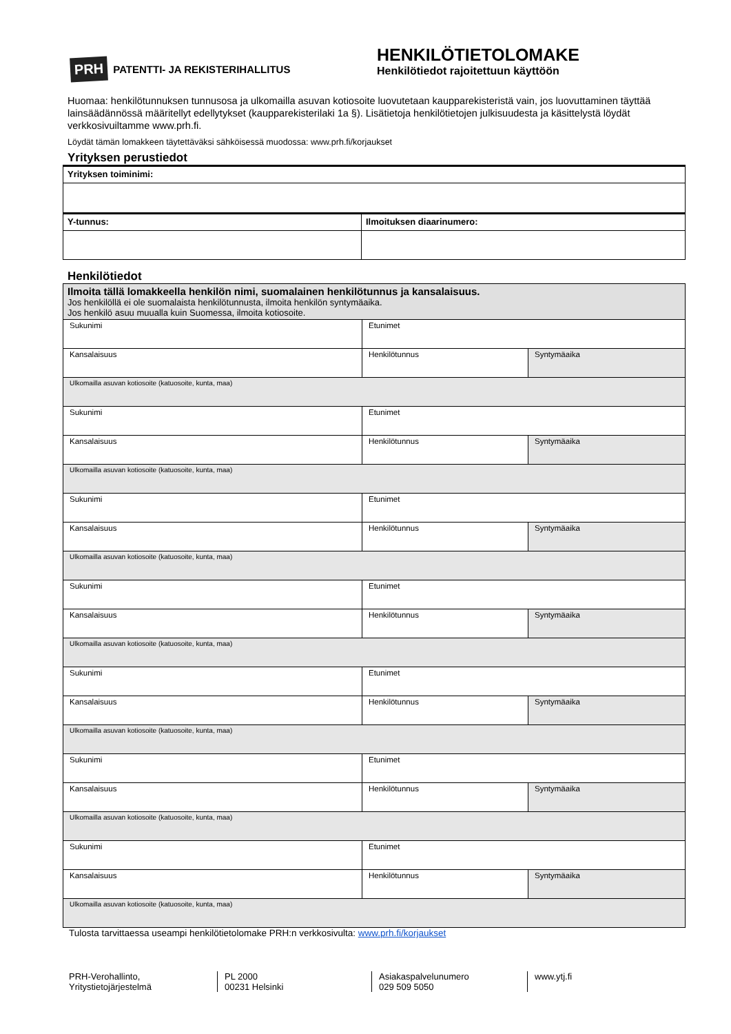PRH PATENTTI- JA REKISTERIHALLITUS
HENKILÖTIETOLOMAKE
Henkilötiedot rajoitettuun käyttöön
Huomaa: henkilötunnuksen tunnusosa ja ulkomailla asuvan kotiosoite luovutetaan kaupparekisteristä vain, jos luovuttaminen täyttää lainsäädännössä määritellyt edellytykset (kaupparekisterilaki 1a §). Lisätietoja henkilötietojen julkisuudesta ja käsittelystä löydät verkkosivuiltamme www.prh.fi.
Löydät tämän lomakkeen täytettäväksi sähköisessä muodossa: www.prh.fi/korjaukset
Yrityksen perustiedot
| Yrityksen toiminimi: | |
| Y-tunnus: | Ilmoituksen diaarinumero: |
Henkilötiedot
| Ilmoita tällä lomakkeella henkilön nimi, suomalainen henkilötunnus ja kansalaisuus. Jos henkilöllä ei ole suomalaista henkilötunnusta, ilmoita henkilön syntymäaika. Jos henkilö asuu muualla kuin Suomessa, ilmoita kotiosoite. | | |
| Sukunimi | Etunimet | |
| Kansalaisuus | Henkilötunnus | Syntymäaika |
| Ulkomailla asuvan kotiosoite (katuosoite, kunta, maa) | | |
| Sukunimi | Etunimet | |
| Kansalaisuus | Henkilötunnus | Syntymäaika |
| Ulkomailla asuvan kotiosoite (katuosoite, kunta, maa) | | |
| Sukunimi | Etunimet | |
| Kansalaisuus | Henkilötunnus | Syntymäaika |
| Ulkomailla asuvan kotiosoite (katuosoite, kunta, maa) | | |
| Sukunimi | Etunimet | |
| Kansalaisuus | Henkilötunnus | Syntymäaika |
| Ulkomailla asuvan kotiosoite (katuosoite, kunta, maa) | | |
| Sukunimi | Etunimet | |
| Kansalaisuus | Henkilötunnus | Syntymäaika |
| Ulkomailla asuvan kotiosoite (katuosoite, kunta, maa) | | |
| Sukunimi | Etunimet | |
| Kansalaisuus | Henkilötunnus | Syntymäaika |
| Ulkomailla asuvan kotiosoite (katuosoite, kunta, maa) | | |
| Sukunimi | Etunimet | |
| Kansalaisuus | Henkilötunnus | Syntymäaika |
| Ulkomailla asuvan kotiosoite (katuosoite, kunta, maa) | | |
Tulosta tarvittaessa useampi henkilötietolomake PRH:n verkkosivulta: www.prh.fi/korjaukset
PRH-Verohallinto,
Yritystietojärjestelmä
PL 2000
00231 Helsinki
Asiakaspalvelunumero
029 509 5050
www.ytj.fi